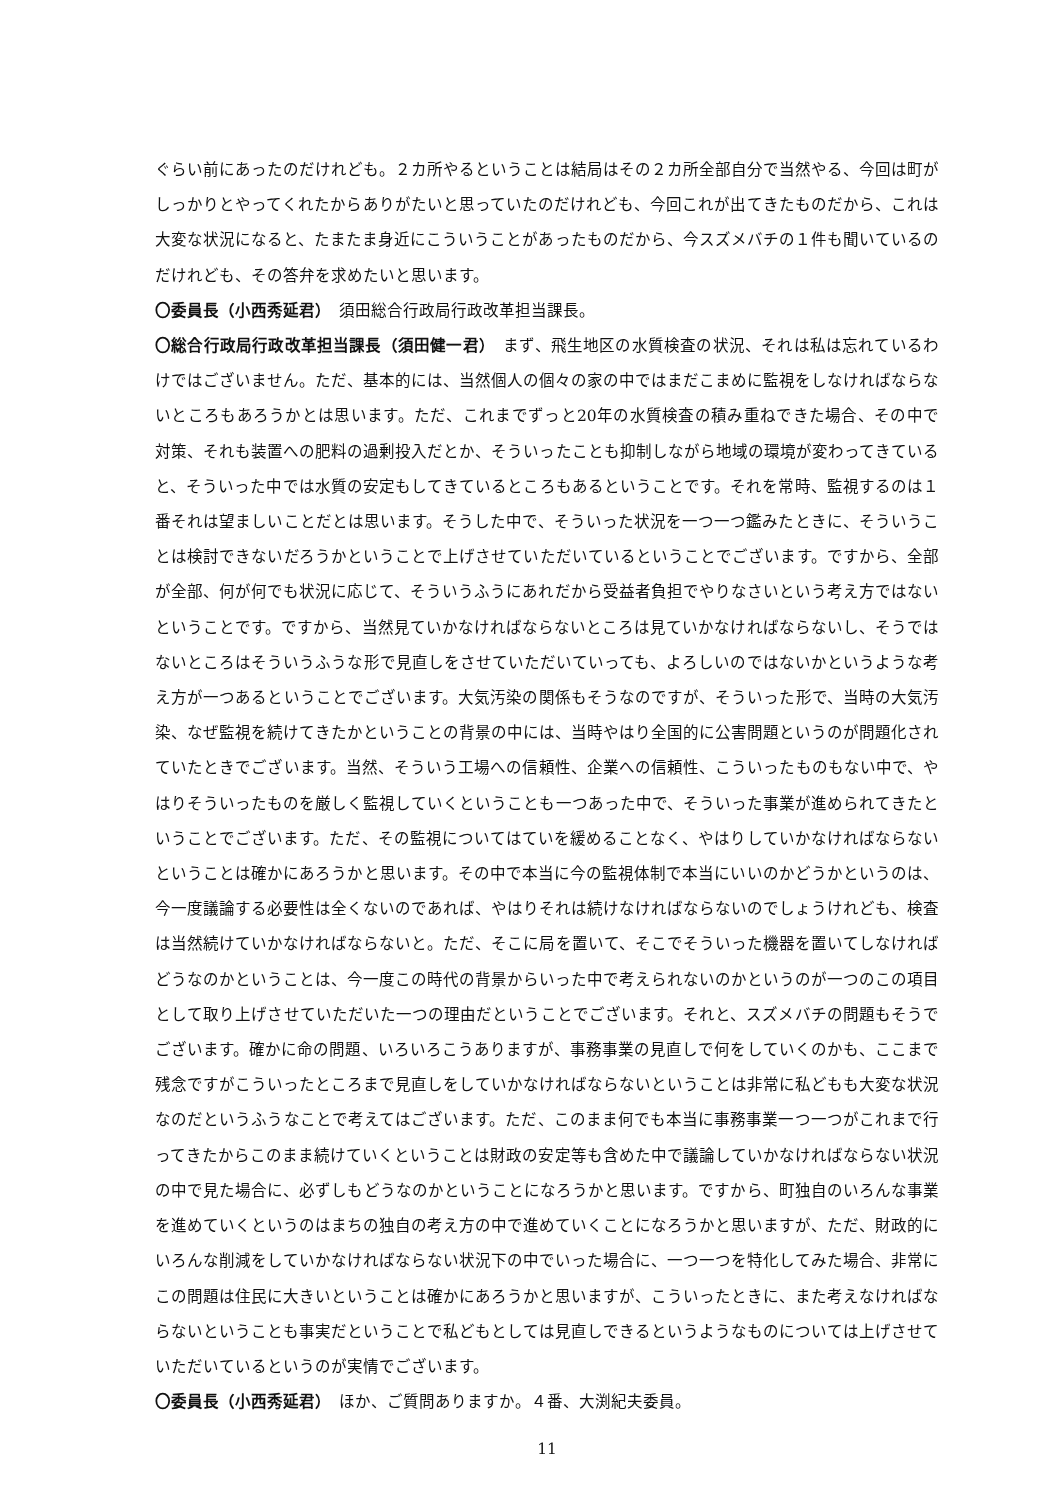ぐらい前にあったのだけれども。２カ所やるということは結局はその２カ所全部自分で当然やる、今回は町がしっかりとやってくれたからありがたいと思っていたのだけれども、今回これが出てきたものだから、これは大変な状況になると、たまたま身近にこういうことがあったものだから、今スズメバチの１件も聞いているのだけれども、その答弁を求めたいと思います。
〇委員長（小西秀延君）　須田総合行政局行政改革担当課長。
〇総合行政局行政改革担当課長（須田健一君）　まず、飛生地区の水質検査の状況、それは私は忘れているわけではございません。ただ、基本的には、当然個人の個々の家の中ではまだこまめに監視をしなければならないところもあろうかとは思います。ただ、これまでずっと20年の水質検査の積み重ねできた場合、その中で対策、それも装置への肥料の過剰投入だとか、そういったことも抑制しながら地域の環境が変わってきていると、そういった中では水質の安定もしてきているところもあるということです。それを常時、監視するのは１番それは望ましいことだとは思います。そうした中で、そういった状況を一つ一つ鑑みたときに、そういうことは検討できないだろうかということで上げさせていただいているということでございます。ですから、全部が全部、何が何でも状況に応じて、そういうふうにあれだから受益者負担でやりなさいという考え方ではないということです。ですから、当然見ていかなければならないところは見ていかなければならないし、そうではないところはそういうふうな形で見直しをさせていただいていっても、よろしいのではないかというような考え方が一つあるということでございます。大気汚染の関係もそうなのですが、そういった形で、当時の大気汚染、なぜ監視を続けてきたかということの背景の中には、当時やはり全国的に公害問題というのが問題化されていたときでございます。当然、そういう工場への信頼性、企業への信頼性、こういったものもない中で、やはりそういったものを厳しく監視していくということも一つあった中で、そういった事業が進められてきたということでございます。ただ、その監視についてはていを緩めることなく、やはりしていかなければならないということは確かにあろうかと思います。その中で本当に今の監視体制で本当にいいのかどうかというのは、今一度議論する必要性は全くないのであれば、やはりそれは続けなければならないのでしょうけれども、検査は当然続けていかなければならないと。ただ、そこに局を置いて、そこでそういった機器を置いてしなければどうなのかということは、今一度この時代の背景からいった中で考えられないのかというのが一つのこの項目として取り上げさせていただいた一つの理由だということでございます。それと、スズメバチの問題もそうでございます。確かに命の問題、いろいろこうありますが、事務事業の見直しで何をしていくのかも、ここまで残念ですがこういったところまで見直しをしていかなければならないということは非常に私どもも大変な状況なのだというふうなことで考えてはございます。ただ、このまま何でも本当に事務事業一つ一つがこれまで行ってきたからこのまま続けていくということは財政の安定等も含めた中で議論していかなければならない状況の中で見た場合に、必ずしもどうなのかということになろうかと思います。ですから、町独自のいろんな事業を進めていくというのはまちの独自の考え方の中で進めていくことになろうかと思いますが、ただ、財政的にいろんな削減をしていかなければならない状況下の中でいった場合に、一つ一つを特化してみた場合、非常にこの問題は住民に大きいということは確かにあろうかと思いますが、こういったときに、また考えなければならないということも事実だということで私どもとしては見直しできるというようなものについては上げさせていただいているというのが実情でございます。
〇委員長（小西秀延君）　ほか、ご質問ありますか。４番、大渕紀夫委員。
11